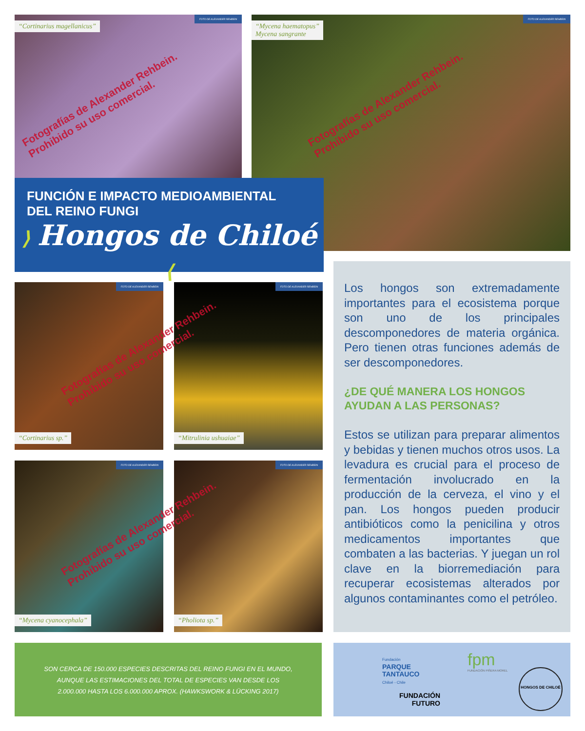“Cortinarius magellanicus”
FOTO DE ALEXANDER REHBEIN
Fotografías de Alexander Rehbein.
Prohibido su uso comercial.
“Mycena haematopus”
Mycena sangrante
FOTO DE ALEXANDER REHBEIN
Fotografías de Alexander Rehbein.
Prohibido su uso comercial.
FUNCIÓN E IMPACTO MEDIOAMBIENTAL
DEL REINO FUNGI
⟩ Hongos de Chiloé ⟨
FOTO DE ALEXANDER REHBEIN
“Cortinarius sp.”
FOTO DE ALEXANDER REHBEIN
“Mitrulinia ushuaiae”
Fotografías de Alexander Rehbein.
Prohibido su uso comercial.
FOTO DE ALEXANDER REHBEIN
“Mycena cyanocephala”
FOTO DE ALEXANDER REHBEIN
“Pholiota sp.”
Fotografías de Alexander Rehbein.
Prohibido su uso comercial.
Los hongos son extremadamente importantes para el ecosistema porque son uno de los principales descomponedores de materia orgánica. Pero tienen otras funciones además de ser descomponedores.
¿DE QUÉ MANERA LOS HONGOS AYUDAN A LAS PERSONAS?
Estos se utilizan para preparar alimentos y bebidas y tienen muchos otros usos. La levadura es crucial para el proceso de fermentación involucrado en la producción de la cerveza, el vino y el pan. Los hongos pueden producir antibióticos como la penicilina y otros medicamentos importantes que combaten a las bacterias. Y juegan un rol clave en la biorremediación para recuperar ecosistemas alterados por algunos contaminantes como el petróleo.
SON CERCA DE 150.000 ESPECIES DESCRITAS DEL REINO FUNGI EN EL MUNDO,
AUNQUE LAS ESTIMACIONES DEL TOTAL DE ESPECIES VAN DESDE LOS
2.000.000 HASTA LOS 6.000.000 APROX. (HAWKSWORK & LÜCKING 2017)
Fundación
PARQUE
TANTAUCO
Chiloé - Chile
fpm
FUNDACIÓN PIÑERA MOREL
FUNDACIÓN
FUTURO
HONGOS DE CHILOÉ